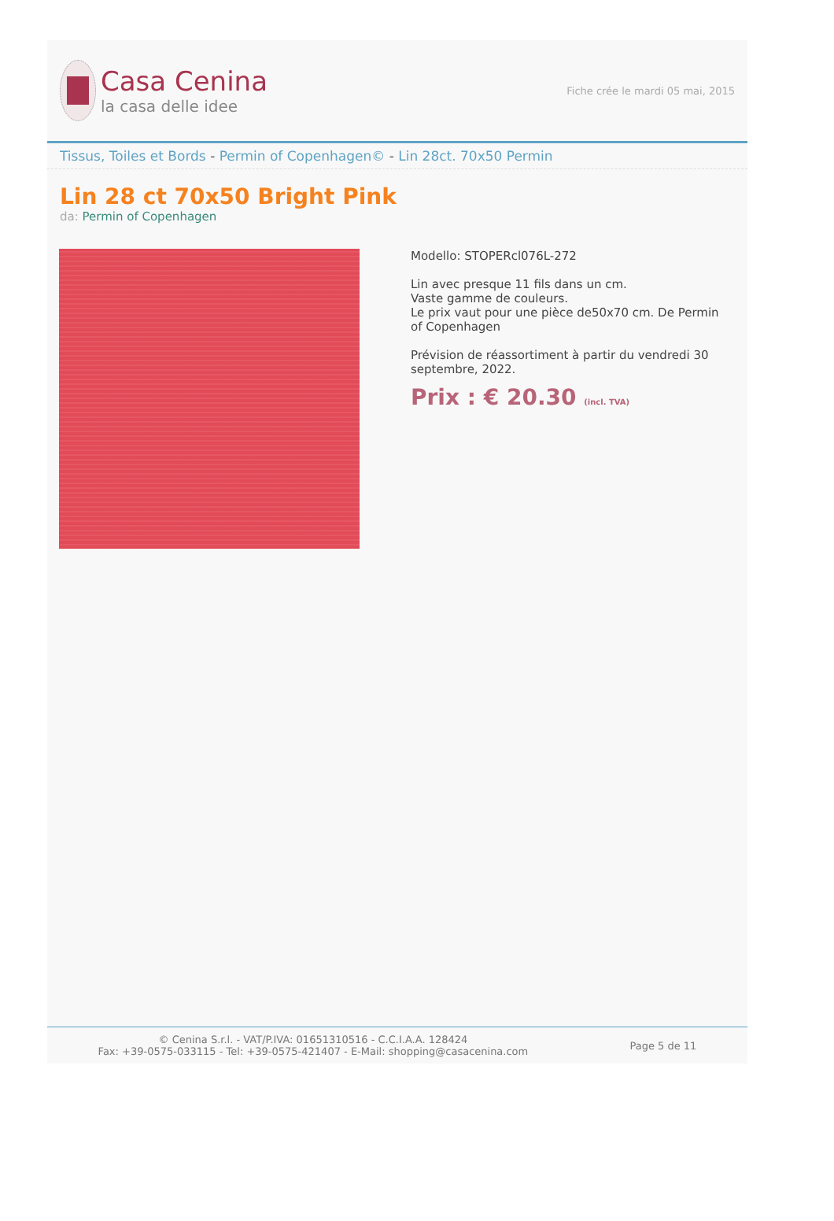Casa Cenina
la casa delle idee
Fiche crée le mardi 05 mai, 2015
Tissus, Toiles et Bords - Permin of Copenhagen© - Lin 28ct. 70x50 Permin
Lin 28 ct 70x50 Bright Pink
da: Permin of Copenhagen
Modello: STOPERcl076L-272
Lin avec presque 11 fils dans un cm.
Vaste gamme de couleurs.
Le prix vaut pour une pièce de50x70 cm. De Permin of Copenhagen
Prévision de réassortiment à partir du vendredi 30 septembre, 2022.
Prix : € 20.30 (incl. TVA)
© Cenina S.r.l. - VAT/P.IVA: 01651310516 - C.C.I.A.A. 128424
Fax: +39-0575-033115 - Tel: +39-0575-421407 - E-Mail: shopping@casacenina.com
Page 5 de 11